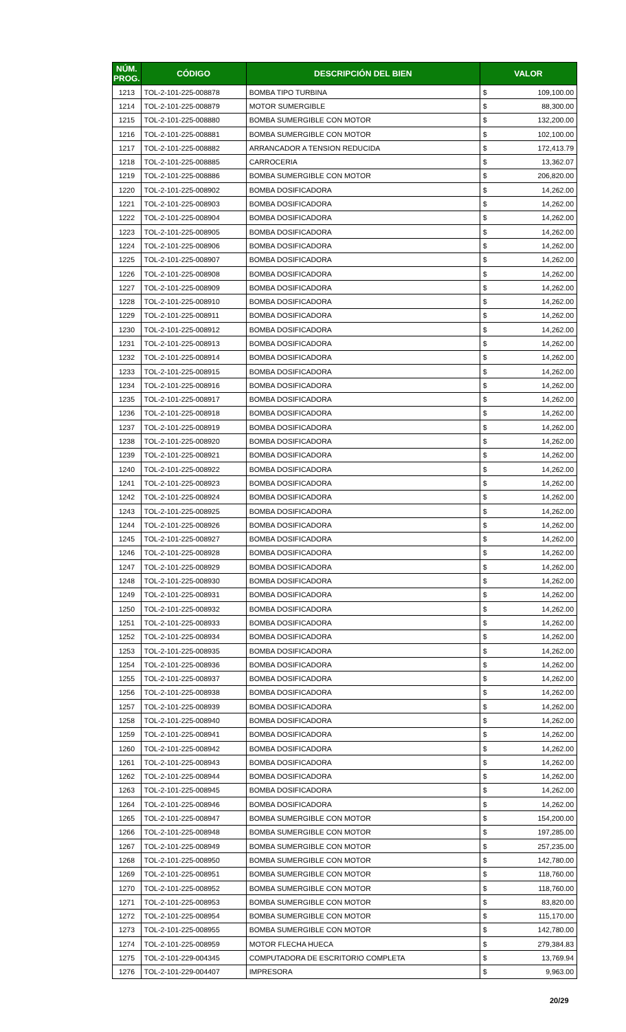| NÚM. PROG. | CÓDIGO | DESCRIPCIÓN DEL BIEN | VALOR | |
| --- | --- | --- | --- | --- |
| 1213 | TOL-2-101-225-008878 | BOMBA TIPO TURBINA | $ | 109,100.00 |
| 1214 | TOL-2-101-225-008879 | MOTOR SUMERGIBLE | $ | 88,300.00 |
| 1215 | TOL-2-101-225-008880 | BOMBA SUMERGIBLE CON MOTOR | $ | 132,200.00 |
| 1216 | TOL-2-101-225-008881 | BOMBA SUMERGIBLE CON MOTOR | $ | 102,100.00 |
| 1217 | TOL-2-101-225-008882 | ARRANCADOR A TENSION REDUCIDA | $ | 172,413.79 |
| 1218 | TOL-2-101-225-008885 | CARROCERIA | $ | 13,362.07 |
| 1219 | TOL-2-101-225-008886 | BOMBA SUMERGIBLE CON MOTOR | $ | 206,820.00 |
| 1220 | TOL-2-101-225-008902 | BOMBA DOSIFICADORA | $ | 14,262.00 |
| 1221 | TOL-2-101-225-008903 | BOMBA DOSIFICADORA | $ | 14,262.00 |
| 1222 | TOL-2-101-225-008904 | BOMBA DOSIFICADORA | $ | 14,262.00 |
| 1223 | TOL-2-101-225-008905 | BOMBA DOSIFICADORA | $ | 14,262.00 |
| 1224 | TOL-2-101-225-008906 | BOMBA DOSIFICADORA | $ | 14,262.00 |
| 1225 | TOL-2-101-225-008907 | BOMBA DOSIFICADORA | $ | 14,262.00 |
| 1226 | TOL-2-101-225-008908 | BOMBA DOSIFICADORA | $ | 14,262.00 |
| 1227 | TOL-2-101-225-008909 | BOMBA DOSIFICADORA | $ | 14,262.00 |
| 1228 | TOL-2-101-225-008910 | BOMBA DOSIFICADORA | $ | 14,262.00 |
| 1229 | TOL-2-101-225-008911 | BOMBA DOSIFICADORA | $ | 14,262.00 |
| 1230 | TOL-2-101-225-008912 | BOMBA DOSIFICADORA | $ | 14,262.00 |
| 1231 | TOL-2-101-225-008913 | BOMBA DOSIFICADORA | $ | 14,262.00 |
| 1232 | TOL-2-101-225-008914 | BOMBA DOSIFICADORA | $ | 14,262.00 |
| 1233 | TOL-2-101-225-008915 | BOMBA DOSIFICADORA | $ | 14,262.00 |
| 1234 | TOL-2-101-225-008916 | BOMBA DOSIFICADORA | $ | 14,262.00 |
| 1235 | TOL-2-101-225-008917 | BOMBA DOSIFICADORA | $ | 14,262.00 |
| 1236 | TOL-2-101-225-008918 | BOMBA DOSIFICADORA | $ | 14,262.00 |
| 1237 | TOL-2-101-225-008919 | BOMBA DOSIFICADORA | $ | 14,262.00 |
| 1238 | TOL-2-101-225-008920 | BOMBA DOSIFICADORA | $ | 14,262.00 |
| 1239 | TOL-2-101-225-008921 | BOMBA DOSIFICADORA | $ | 14,262.00 |
| 1240 | TOL-2-101-225-008922 | BOMBA DOSIFICADORA | $ | 14,262.00 |
| 1241 | TOL-2-101-225-008923 | BOMBA DOSIFICADORA | $ | 14,262.00 |
| 1242 | TOL-2-101-225-008924 | BOMBA DOSIFICADORA | $ | 14,262.00 |
| 1243 | TOL-2-101-225-008925 | BOMBA DOSIFICADORA | $ | 14,262.00 |
| 1244 | TOL-2-101-225-008926 | BOMBA DOSIFICADORA | $ | 14,262.00 |
| 1245 | TOL-2-101-225-008927 | BOMBA DOSIFICADORA | $ | 14,262.00 |
| 1246 | TOL-2-101-225-008928 | BOMBA DOSIFICADORA | $ | 14,262.00 |
| 1247 | TOL-2-101-225-008929 | BOMBA DOSIFICADORA | $ | 14,262.00 |
| 1248 | TOL-2-101-225-008930 | BOMBA DOSIFICADORA | $ | 14,262.00 |
| 1249 | TOL-2-101-225-008931 | BOMBA DOSIFICADORA | $ | 14,262.00 |
| 1250 | TOL-2-101-225-008932 | BOMBA DOSIFICADORA | $ | 14,262.00 |
| 1251 | TOL-2-101-225-008933 | BOMBA DOSIFICADORA | $ | 14,262.00 |
| 1252 | TOL-2-101-225-008934 | BOMBA DOSIFICADORA | $ | 14,262.00 |
| 1253 | TOL-2-101-225-008935 | BOMBA DOSIFICADORA | $ | 14,262.00 |
| 1254 | TOL-2-101-225-008936 | BOMBA DOSIFICADORA | $ | 14,262.00 |
| 1255 | TOL-2-101-225-008937 | BOMBA DOSIFICADORA | $ | 14,262.00 |
| 1256 | TOL-2-101-225-008938 | BOMBA DOSIFICADORA | $ | 14,262.00 |
| 1257 | TOL-2-101-225-008939 | BOMBA DOSIFICADORA | $ | 14,262.00 |
| 1258 | TOL-2-101-225-008940 | BOMBA DOSIFICADORA | $ | 14,262.00 |
| 1259 | TOL-2-101-225-008941 | BOMBA DOSIFICADORA | $ | 14,262.00 |
| 1260 | TOL-2-101-225-008942 | BOMBA DOSIFICADORA | $ | 14,262.00 |
| 1261 | TOL-2-101-225-008943 | BOMBA DOSIFICADORA | $ | 14,262.00 |
| 1262 | TOL-2-101-225-008944 | BOMBA DOSIFICADORA | $ | 14,262.00 |
| 1263 | TOL-2-101-225-008945 | BOMBA DOSIFICADORA | $ | 14,262.00 |
| 1264 | TOL-2-101-225-008946 | BOMBA DOSIFICADORA | $ | 14,262.00 |
| 1265 | TOL-2-101-225-008947 | BOMBA SUMERGIBLE CON MOTOR | $ | 154,200.00 |
| 1266 | TOL-2-101-225-008948 | BOMBA SUMERGIBLE CON MOTOR | $ | 197,285.00 |
| 1267 | TOL-2-101-225-008949 | BOMBA SUMERGIBLE CON MOTOR | $ | 257,235.00 |
| 1268 | TOL-2-101-225-008950 | BOMBA SUMERGIBLE CON MOTOR | $ | 142,780.00 |
| 1269 | TOL-2-101-225-008951 | BOMBA SUMERGIBLE CON MOTOR | $ | 118,760.00 |
| 1270 | TOL-2-101-225-008952 | BOMBA SUMERGIBLE CON MOTOR | $ | 118,760.00 |
| 1271 | TOL-2-101-225-008953 | BOMBA SUMERGIBLE CON MOTOR | $ | 83,820.00 |
| 1272 | TOL-2-101-225-008954 | BOMBA SUMERGIBLE CON MOTOR | $ | 115,170.00 |
| 1273 | TOL-2-101-225-008955 | BOMBA SUMERGIBLE CON MOTOR | $ | 142,780.00 |
| 1274 | TOL-2-101-225-008959 | MOTOR FLECHA HUECA | $ | 279,384.83 |
| 1275 | TOL-2-101-229-004345 | COMPUTADORA DE ESCRITORIO COMPLETA | $ | 13,769.94 |
| 1276 | TOL-2-101-229-004407 | IMPRESORA | $ | 9,963.00 |
20/29